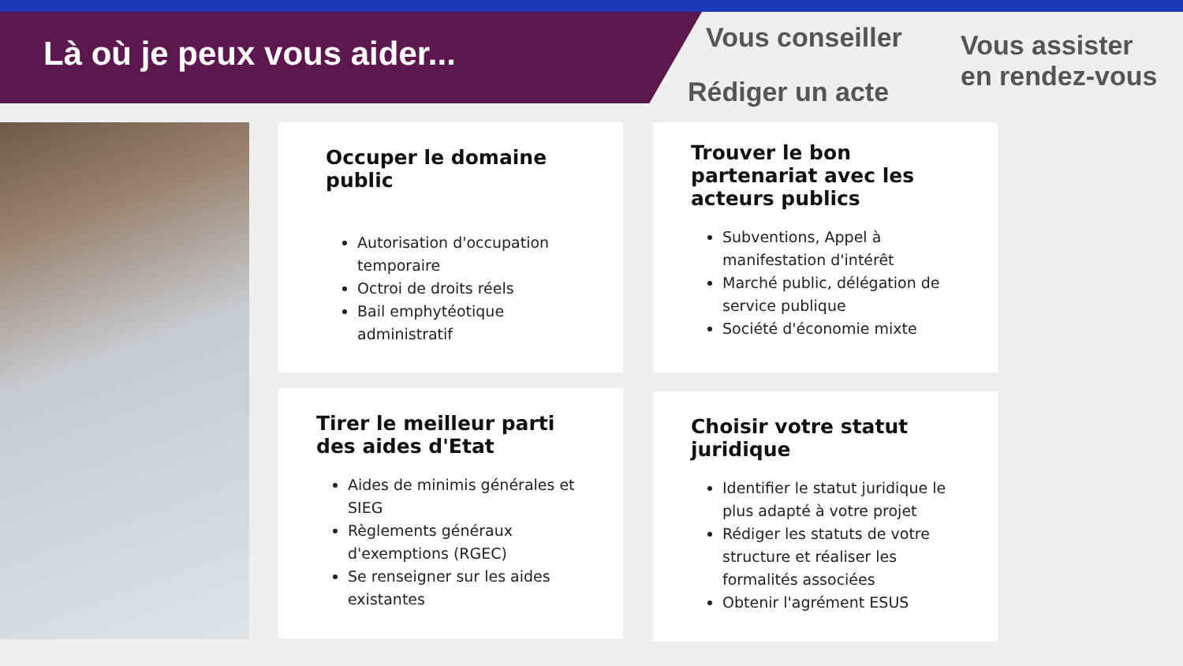Là où je peux vous aider... Vous conseiller
Rédiger un acte
Vous assister
en rendez-vous
Occuper le domaine public
Autorisation d'occupation temporaire
Octroi de droits réels
Bail emphytéotique administratif
Trouver le bon partenariat avec les acteurs publics
Subventions, Appel à manifestation d'intérêt
Marché public, délégation de service publique
Société d'économie mixte
Tirer le meilleur parti des aides d'Etat
Aides de minimis générales et SIEG
Règlements généraux d'exemptions (RGEC)
Se renseigner sur les aides existantes
Choisir votre statut juridique
Identifier le statut juridique le plus adapté à votre projet
Rédiger les statuts de votre structure et réaliser les formalités associées
Obtenir l'agrément ESUS